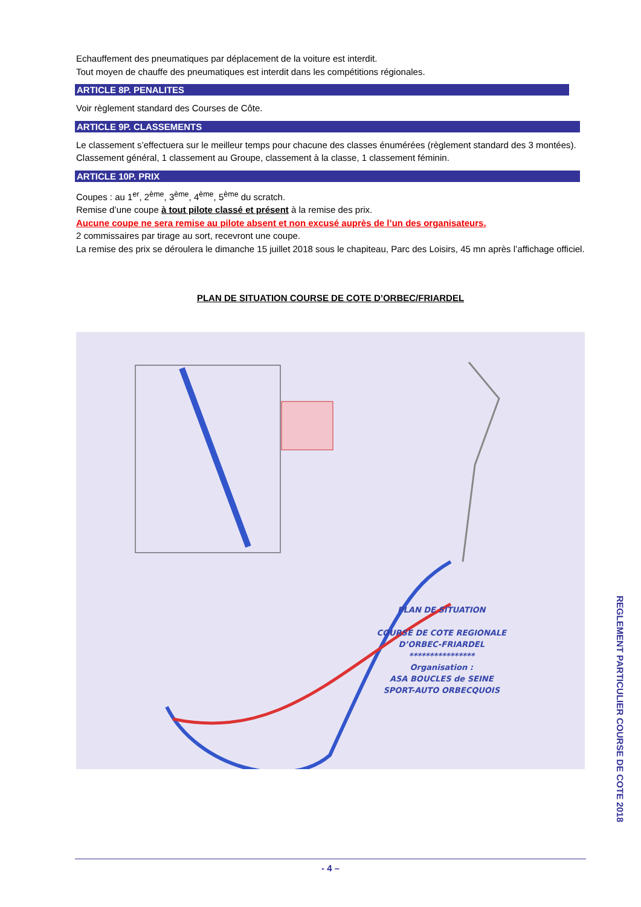Echauffement des pneumatiques par déplacement de la voiture est interdit.
Tout moyen de chauffe des pneumatiques est interdit dans les compétitions régionales.
ARTICLE 8P. PENALITES
Voir règlement standard des Courses de Côte.
ARTICLE 9P. CLASSEMENTS
Le classement s’effectuera sur le meilleur temps pour chacune des classes énumérées (règlement standard des 3 montées).
Classement général, 1 classement au Groupe, classement à la classe, 1 classement féminin.
ARTICLE 10P. PRIX
Coupes : au 1<sup>er</sup>, 2<sup>ème</sup>, 3<sup>ème</sup>, 4<sup>ème</sup>, 5<sup>ème</sup> du scratch.
Remise d’une coupe à tout pilote classé et présent à la remise des prix.
Aucune coupe ne sera remise au pilote absent et non excusé auprès de l’un des organisateurs.
2 commissaires par tirage au sort, recevront une coupe.
La remise des prix se déroulera le dimanche 15 juillet 2018 sous le chapiteau, Parc des Loisirs, 45 mn après l’affichage officiel.
PLAN DE SITUATION COURSE DE COTE D’ORBEC/FRIARDEL
PLAN DE SITUATION
COURSE DE COTE REGIONALE
D’ORBEC-FRIARDEL
****************
Organisation :
ASA BOUCLES de SEINE
SPORT-AUTO ORBECQUOIS
- 4 –
REGLEMENT PARTICULIER COURSE DE COTE 2018